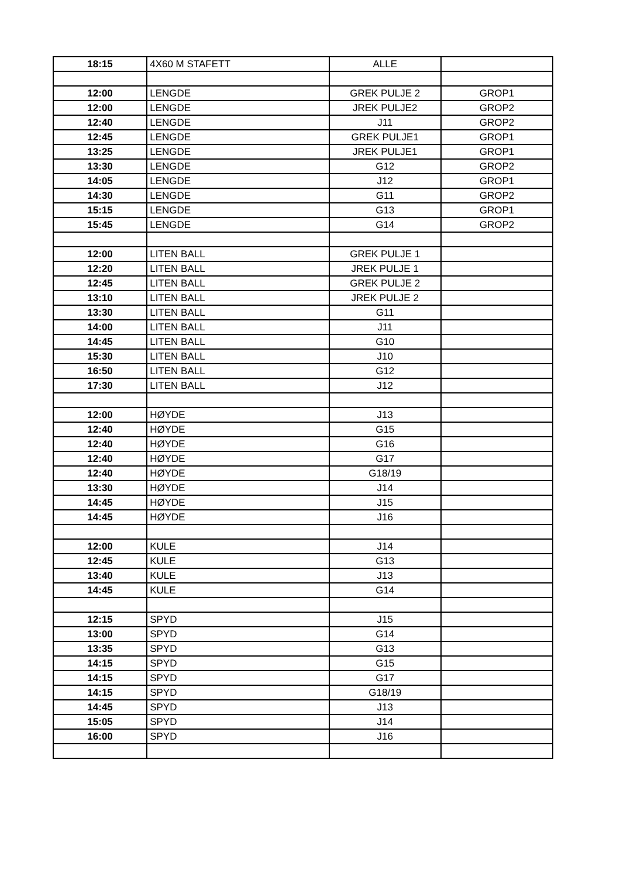| 18:15 | 4X60 M STAFETT | ALLE | |
| 12:00 | LENGDE | GREK PULJE 2 | GROP1 |
| 12:00 | LENGDE | JREK PULJE2 | GROP2 |
| 12:40 | LENGDE | J11 | GROP2 |
| 12:45 | LENGDE | GREK PULJE1 | GROP1 |
| 13:25 | LENGDE | JREK PULJE1 | GROP1 |
| 13:30 | LENGDE | G12 | GROP2 |
| 14:05 | LENGDE | J12 | GROP1 |
| 14:30 | LENGDE | G11 | GROP2 |
| 15:15 | LENGDE | G13 | GROP1 |
| 15:45 | LENGDE | G14 | GROP2 |
| 12:00 | LITEN BALL | GREK PULJE 1 | |
| 12:20 | LITEN BALL | JREK PULJE 1 | |
| 12:45 | LITEN BALL | GREK PULJE 2 | |
| 13:10 | LITEN BALL | JREK PULJE 2 | |
| 13:30 | LITEN BALL | G11 | |
| 14:00 | LITEN BALL | J11 | |
| 14:45 | LITEN BALL | G10 | |
| 15:30 | LITEN BALL | J10 | |
| 16:50 | LITEN BALL | G12 | |
| 17:30 | LITEN BALL | J12 | |
| 12:00 | HØYDE | J13 | |
| 12:40 | HØYDE | G15 | |
| 12:40 | HØYDE | G16 | |
| 12:40 | HØYDE | G17 | |
| 12:40 | HØYDE | G18/19 | |
| 13:30 | HØYDE | J14 | |
| 14:45 | HØYDE | J15 | |
| 14:45 | HØYDE | J16 | |
| 12:00 | KULE | J14 | |
| 12:45 | KULE | G13 | |
| 13:40 | KULE | J13 | |
| 14:45 | KULE | G14 | |
| 12:15 | SPYD | J15 | |
| 13:00 | SPYD | G14 | |
| 13:35 | SPYD | G13 | |
| 14:15 | SPYD | G15 | |
| 14:15 | SPYD | G17 | |
| 14:15 | SPYD | G18/19 | |
| 14:45 | SPYD | J13 | |
| 15:05 | SPYD | J14 | |
| 16:00 | SPYD | J16 | |